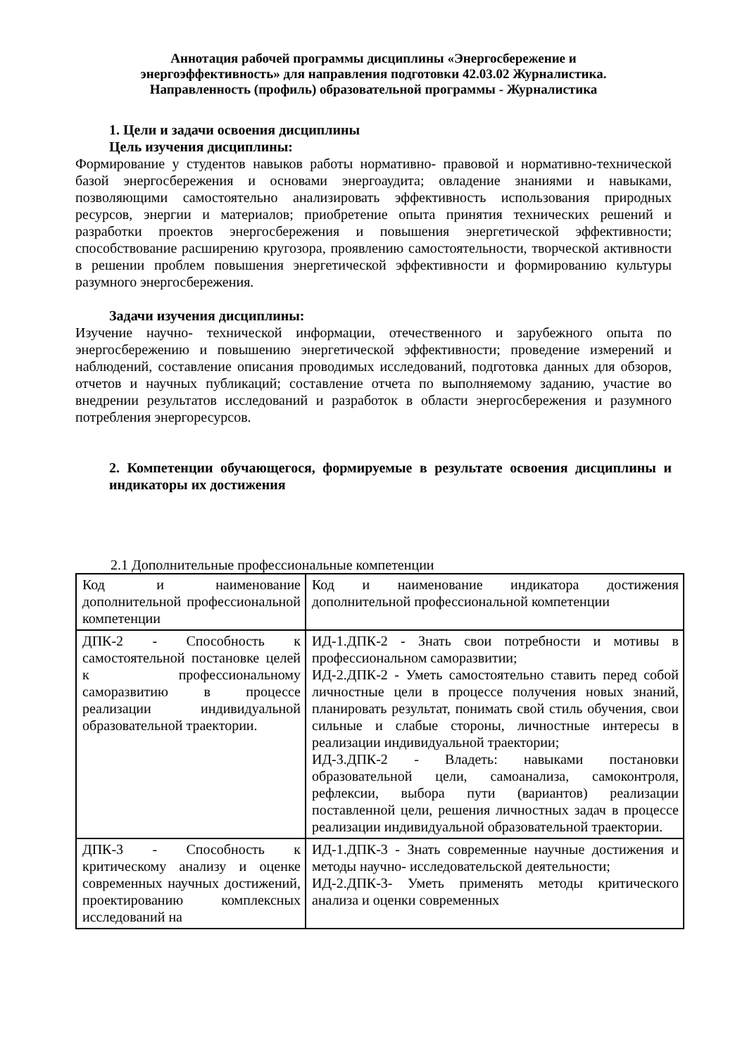Аннотация рабочей программы дисциплины «Энергосбережение и
энергоэффективность» для направления подготовки 42.03.02 Журналистика.
Направленность (профиль) образовательной программы - Журналистика
1. Цели и задачи освоения дисциплины
Цель изучения дисциплины:
Формирование у студентов навыков работы нормативно- правовой и нормативно-технической базой энергосбережения и основами энергоаудита; овладение знаниями и навыками, позволяющими самостоятельно анализировать эффективность использования природных ресурсов, энергии и материалов; приобретение опыта принятия технических решений и разработки проектов энергосбережения и повышения энергетической эффективности; способствование расширению кругозора, проявлению самостоятельности, творческой активности в решении проблем повышения энергетической эффективности и формированию культуры разумного энергосбережения.
Задачи изучения дисциплины:
Изучение научно- технической информации, отечественного и зарубежного опыта по энергосбережению и повышению энергетической эффективности; проведение измерений и наблюдений, составление описания проводимых исследований, подготовка данных для обзоров, отчетов и научных публикаций; составление отчета по выполняемому заданию, участие во внедрении результатов исследований и разработок в области энергосбережения и разумного потребления энергоресурсов.
2. Компетенции обучающегося, формируемые в результате освоения дисциплины и индикаторы их достижения
2.1 Дополнительные профессиональные компетенции
| Код и наименование дополнительной профессиональной компетенции | Код и наименование индикатора достижения дополнительной профессиональной компетенции |
| ДПК-2 - Способность к самостоятельной постановке целей к профессиональному саморазвитию в процессе реализации индивидуальной образовательной траектории. | ИД-1.ДПК-2 - Знать свои потребности и мотивы в профессиональном саморазвитии; ИД-2.ДПК-2 - Уметь самостоятельно ставить перед собой личностные цели в процессе получения новых знаний, планировать результат, понимать свой стиль обучения, свои сильные и слабые стороны, личностные интересы в реализации индивидуальной траектории; ИД-3.ДПК-2 - Владеть: навыками постановки образовательной цели, самоанализа, самоконтроля, рефлексии, выбора пути (вариантов) реализации поставленной цели, решения личностных задач в процессе реализации индивидуальной образовательной траектории. |
| ДПК-3 - Способность к критическому анализу и оценке современных научных достижений, проектированию комплексных исследований на | ИД-1.ДПК-3 - Знать современные научные достижения и методы научно- исследовательской деятельности; ИД-2.ДПК-3- Уметь применять методы критического анализа и оценки современных |